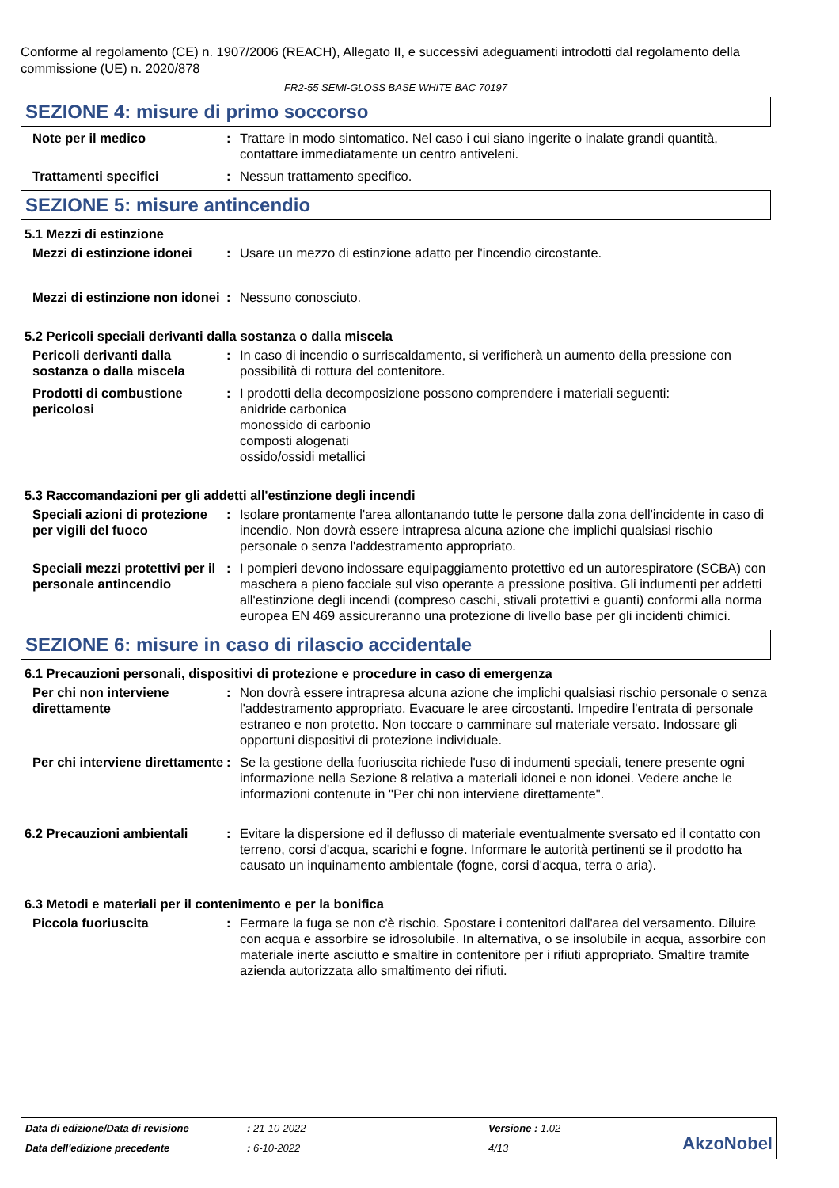Conforme al regolamento (CE) n. 1907/2006 (REACH), Allegato II, e successivi adeguamenti introdotti dal regolamento della commissione (UE) n. 2020/878
FR2-55 SEMI-GLOSS BASE WHITE BAC 70197
SEZIONE 4: misure di primo soccorso
Note per il medico : Trattare in modo sintomatico. Nel caso i cui siano ingerite o inalate grandi quantità, contattare immediatamente un centro antiveleni.
Trattamenti specifici : Nessun trattamento specifico.
SEZIONE 5: misure antincendio
5.1 Mezzi di estinzione
Mezzi di estinzione idonei
: Usare un mezzo di estinzione adatto per l'incendio circostante.
Mezzi di estinzione non idonei
: Nessuno conosciuto.
5.2 Pericoli speciali derivanti dalla sostanza o dalla miscela
Pericoli derivanti dalla sostanza o dalla miscela
: In caso di incendio o surriscaldamento, si verificherà un aumento della pressione con possibilità di rottura del contenitore.
Prodotti di combustione pericolosi
: I prodotti della decomposizione possono comprendere i materiali seguenti:
anidride carbonica
monossido di carbonio
composti alogenati
ossido/ossidi metallici
5.3 Raccomandazioni per gli addetti all'estinzione degli incendi
Speciali azioni di protezione per vigili del fuoco
: Isolare prontamente l'area allontanando tutte le persone dalla zona dell'incidente in caso di incendio. Non dovrà essere intrapresa alcuna azione che implichi qualsiasi rischio personale o senza l'addestramento appropriato.
Speciali mezzi protettivi per il personale antincendio
: I pompieri devono indossare equipaggiamento protettivo ed un autorespiratore (SCBA) con maschera a pieno facciale sul viso operante a pressione positiva. Gli indumenti per addetti all'estinzione degli incendi (compreso caschi, stivali protettivi e guanti) conformi alla norma europea EN 469 assicureranno una protezione di livello base per gli incidenti chimici.
SEZIONE 6: misure in caso di rilascio accidentale
6.1 Precauzioni personali, dispositivi di protezione e procedure in caso di emergenza
Per chi non interviene direttamente
: Non dovrà essere intrapresa alcuna azione che implichi qualsiasi rischio personale o senza l'addestramento appropriato. Evacuare le aree circostanti. Impedire l'entrata di personale estraneo e non protetto. Non toccare o camminare sul materiale versato. Indossare gli opportuni dispositivi di protezione individuale.
Per chi interviene direttamente
: Se la gestione della fuoriuscita richiede l'uso di indumenti speciali, tenere presente ogni informazione nella Sezione 8 relativa a materiali idonei e non idonei. Vedere anche le informazioni contenute in "Per chi non interviene direttamente".
6.2 Precauzioni ambientali
: Evitare la dispersione ed il deflusso di materiale eventualmente sversato ed il contatto con terreno, corsi d'acqua, scarichi e fogne. Informare le autorità pertinenti se il prodotto ha causato un inquinamento ambientale (fogne, corsi d'acqua, terra o aria).
6.3 Metodi e materiali per il contenimento e per la bonifica
Piccola fuoriuscita : Fermare la fuga se non c'è rischio. Spostare i contenitori dall'area del versamento. Diluire con acqua e assorbire se idrosolubile. In alternativa, o se insolubile in acqua, assorbire con materiale inerte asciutto e smaltire in contenitore per i rifiuti appropriato. Smaltire tramite azienda autorizzata allo smaltimento dei rifiuti.
Data di edizione/Data di revisione
: 21-10-2022
Versione : 1.02
AkzoNobel
Data dell'edizione precedente
: 6-10-2022
4/13